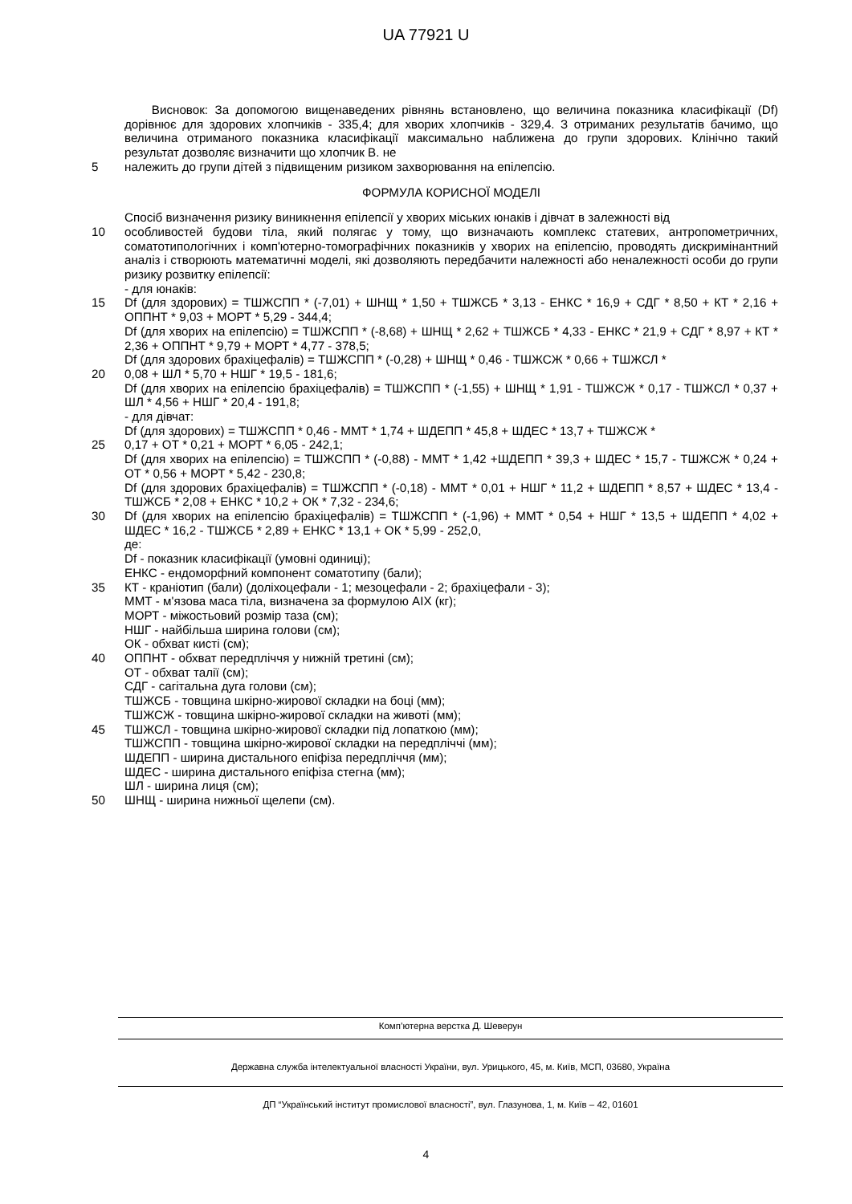UA 77921 U
Висновок: За допомогою вищенаведених рівнянь встановлено, що величина показника класифікації (Df) дорівнює для здорових хлопчиків - 335,4; для хворих хлопчиків - 329,4. З отриманих результатів бачимо, що величина отриманого показника класифікації максимально наближена до групи здорових. Клінічно такий результат дозволяє визначити що хлопчик В. не
5 належить до групи дітей з підвищеним ризиком захворювання на епілепсію.
ФОРМУЛА КОРИСНОЇ МОДЕЛІ
Спосіб визначення ризику виникнення епілепсії у хворих міських юнаків і дівчат в залежності від
10 особливостей будови тіла, який полягає у тому, що визначають комплекс статевих, антропометричних, соматотипологічних і комп'ютерно-томографічних показників у хворих на епілепсію, проводять дискримінантний аналіз і створюють математичні моделі, які дозволяють передбачити належності або неналежності особи до групи ризику розвитку епілепсії:
- для юнаків:
15 Df (для здорових) = ТШЖСПП * (-7,01) + ШНЩ * 1,50 + ТШЖСБ * 3,13 - ЕНКС * 16,9 + СДГ * 8,50 + КТ * 2,16 + ОППНТ * 9,03 + МОРТ * 5,29 - 344,4;
Df (для хворих на епілепсію) = ТШЖСПП * (-8,68) + ШНЩ * 2,62 + ТШЖСБ * 4,33 - ЕНКС * 21,9 + СДГ * 8,97 + КТ * 2,36 + ОППНТ * 9,79 + МОРТ * 4,77 - 378,5;
Df (для здорових брахіцефалів) = ТШЖСПП * (-0,28) + ШНЩ * 0,46 - ТШЖСЖ * 0,66 + ТШЖСЛ *
20 0,08 + ШЛ * 5,70 + НШГ * 19,5 - 181,6;
Df (для хворих на епілепсію брахіцефалів) = ТШЖСПП * (-1,55) + ШНЩ * 1,91 - ТШЖСЖ * 0,17 - ТШЖСЛ * 0,37 + ШЛ * 4,56 + НШГ * 20,4 - 191,8;
- для дівчат:
Df (для здорових) = ТШЖСПП * 0,46 - ММТ * 1,74 + ШДЕПП * 45,8 + ШДЕС * 13,7 + ТШЖСЖ *
25 0,17 + ОТ * 0,21 + МОРТ * 6,05 - 242,1;
Df (для хворих на епілепсію) = ТШЖСПП * (-0,88) - ММТ * 1,42 +ШДЕПП * 39,3 + ШДЕС * 15,7 - ТШЖСЖ * 0,24 + ОТ * 0,56 + МОРТ * 5,42 - 230,8;
Df (для здорових брахіцефалів) = ТШЖСПП * (-0,18) - ММТ * 0,01 + НШГ * 11,2 + ШДЕПП * 8,57 + ШДЕС * 13,4 - ТШЖСБ * 2,08 + ЕНКС * 10,2 + ОК * 7,32 - 234,6;
30 Df (для хворих на епілепсію брахіцефалів) = ТШЖСПП * (-1,96) + ММТ * 0,54 + НШГ * 13,5 + ШДЕПП * 4,02 + ШДЕС * 16,2 - ТШЖСБ * 2,89 + ЕНКС * 13,1 + ОК * 5,99 - 252,0,
де:
Df - показник класифікації (умовні одиниці);
ЕНКС - ендоморфний компонент соматотипу (бали);
35 КТ - краніотип (бали) (доліхоцефали - 1; мезоцефали - 2; брахіцефали - 3);
ММТ - м'язова маса тіла, визначена за формулою AIX (кг);
МОРТ - міжостьовий розмір таза (см);
НШГ - найбільша ширина голови (см);
ОК - обхват кисті (см);
40 ОППНТ - обхват передпліччя у нижній третині (см);
ОТ - обхват талії (см);
СДГ - сагітальна дуга голови (см);
ТШЖСБ - товщина шкірно-жирової складки на боці (мм);
ТШЖСЖ - товщина шкірно-жирової складки на животі (мм);
45 ТШЖСЛ - товщина шкірно-жирової складки під лопаткою (мм);
ТШЖСПП - товщина шкірно-жирової складки на передпліччі (мм);
ШДЕПП - ширина дистального епіфіза передпліччя (мм);
ШДЕС - ширина дистального епіфіза стегна (мм);
ШЛ - ширина лиця (см);
50 ШНЩ - ширина нижньої щелепи (см).
Комп’ютерна верстка Д. Шеверун
Державна служба інтелектуальної власності України, вул. Урицького, 45, м. Київ, МСП, 03680, Україна
ДП “Український інститут промислової власності”, вул. Глазунова, 1, м. Київ – 42, 01601
4